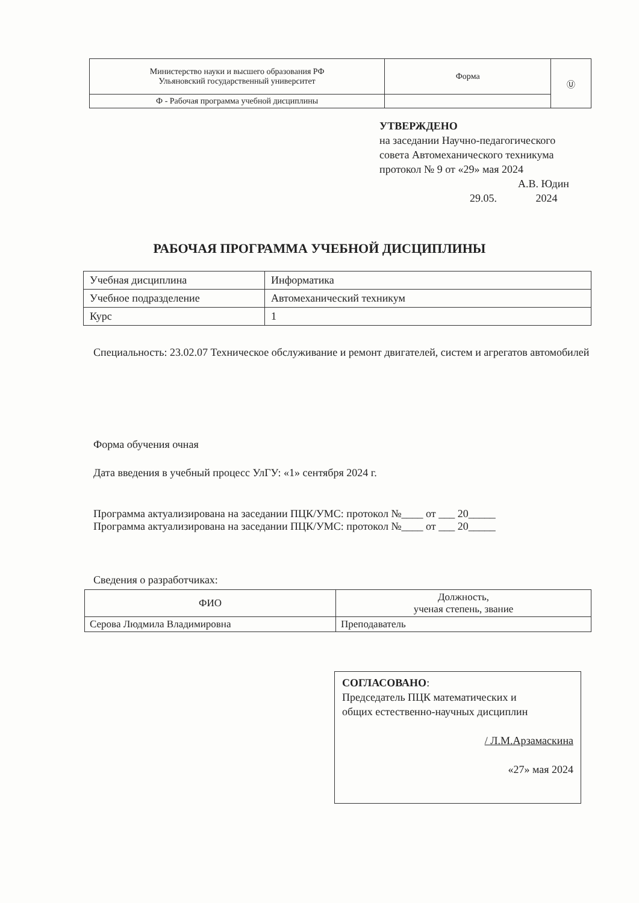| Министерство науки и высшего образования РФ Ульяновский государственный университет | Форма | Ⓤ |
| Ф - Рабочая программа учебной дисциплины | | |
УТВЕРЖДЕНО
на заседании Научно-педагогического
совета Автомеханического техникума
протокол № 9 от «29» мая 2024
А.В. Юдин
29.05. 2024
РАБОЧАЯ ПРОГРАММА УЧЕБНОЙ ДИСЦИПЛИНЫ
| Учебная дисциплина | Информатика |
| Учебное подразделение | Автомеханический техникум |
| Курс | 1 |
Специальность: 23.02.07 Техническое обслуживание и ремонт двигателей, систем и агрегатов автомобилей
Форма обучения очная
Дата введения в учебный процесс УлГУ: «1» сентября 2024 г.
Программа актуализирована на заседании ПЦК/УМС: протокол №____ от ___ 20_____
Программа актуализирована на заседании ПЦК/УМС: протокол №____ от ___ 20_____
Сведения о разработчиках:
| ФИО | Должность, ученая степень, звание |
| --- | --- |
| Серова Людмила Владимировна | Преподаватель |
СОГЛАСОВАНО:
Председатель ПЦК математических и
общих естественно-научных дисциплин
/ Л.М.Арзамаскина
«27» мая 2024